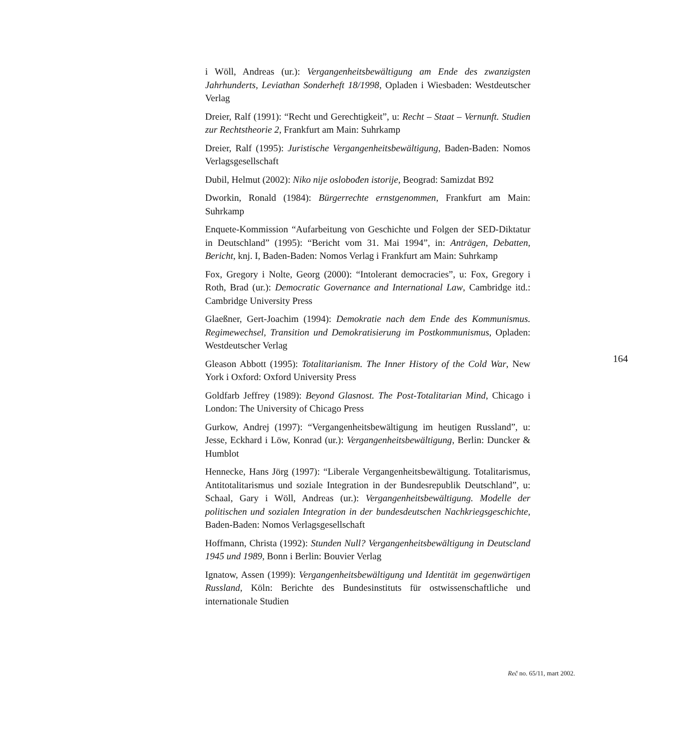i Wöll, Andreas (ur.): Vergangenheitsbewältigung am Ende des zwanzigsten Jahrhunderts, Leviathan Sonderheft 18/1998, Opladen i Wiesbaden: Westdeutscher Verlag
Dreier, Ralf (1991): “Recht und Gerechtigkeit”, u: Recht – Staat – Vernunft. Studien zur Rechtstheorie 2, Frankfurt am Main: Suhrkamp
Dreier, Ralf (1995): Juristische Vergangenheitsbewältigung, Baden-Baden: Nomos Verlagsgesellschaft
Dubil, Helmut (2002): Niko nije oslobođen istorije, Beograd: Samizdat B92
Dworkin, Ronald (1984): Bürgerrechte ernstgenommen, Frankfurt am Main: Suhrkamp
Enquete-Kommission “Aufarbeitung von Geschichte und Folgen der SED-Diktatur in Deutschland” (1995): “Bericht vom 31. Mai 1994”, in: Anträgen, Debatten, Bericht, knj. I, Baden-Baden: Nomos Verlag i Frankfurt am Main: Suhrkamp
Fox, Gregory i Nolte, Georg (2000): “Intolerant democracies”, u: Fox, Gregory i Roth, Brad (ur.): Democratic Governance and International Law, Cambridge itd.: Cambridge University Press
Glaeßner, Gert-Joachim (1994): Demokratie nach dem Ende des Kommunismus. Regimewechsel, Transition und Demokratisierung im Postkommunismus, Opladen: Westdeutscher Verlag
Gleason Abbott (1995): Totalitarianism. The Inner History of the Cold War, New York i Oxford: Oxford University Press
Goldfarb Jeffrey (1989): Beyond Glasnost. The Post-Totalitarian Mind, Chicago i London: The University of Chicago Press
Gurkow, Andrej (1997): “Vergangenheitsbewältigung im heutigen Russland”, u: Jesse, Eckhard i Löw, Konrad (ur.): Vergangenheitsbewältigung, Berlin: Duncker & Humblot
Hennecke, Hans Jörg (1997): “Liberale Vergangenheitsbewältigung. Totalitarismus, Antitotalitarismus und soziale Integration in der Bundesrepublik Deutschland”, u: Schaal, Gary i Wöll, Andreas (ur.): Vergangenheitsbewältigung. Modelle der politischen und sozialen Integration in der bundesdeutschen Nachkriegsgeschichte, Baden-Baden: Nomos Verlagsgesellschaft
Hoffmann, Christa (1992): Stunden Null? Vergangenheitsbewältigung in Deutscland 1945 und 1989, Bonn i Berlin: Bouvier Verlag
Ignatow, Assen (1999): Vergangenheitsbewältigung und Identität im gegenwärtigen Russland, Köln: Berichte des Bundesinstituts für ostwissenschaftliche und internationale Studien
164
Reč no. 65/11, mart 2002.